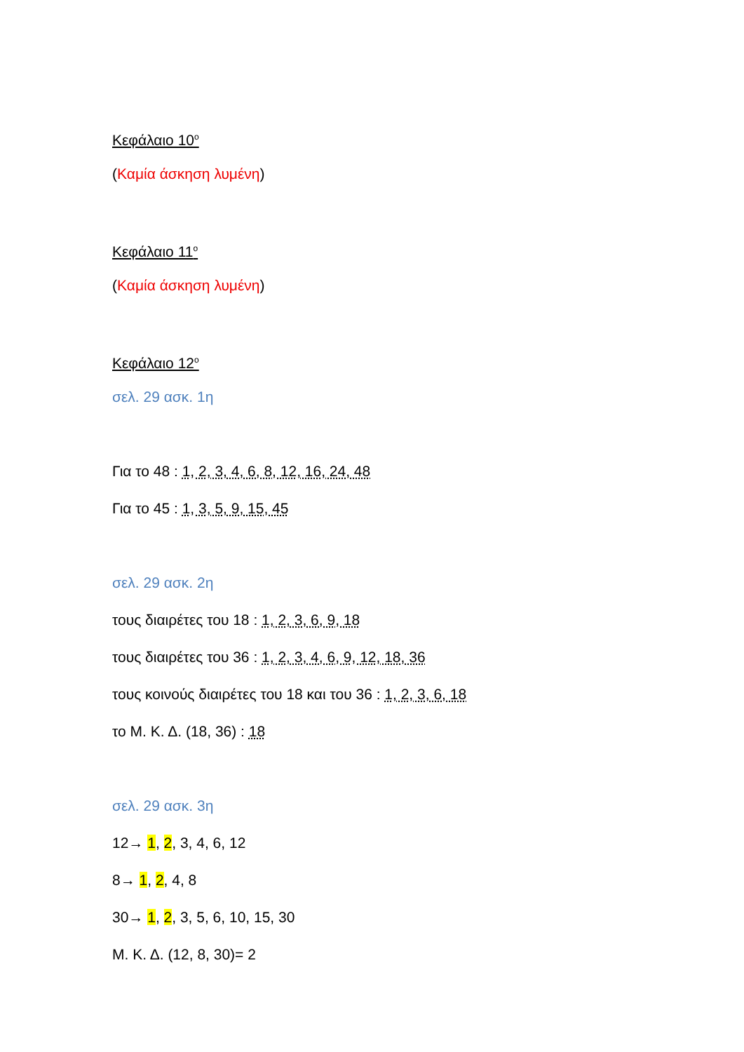Κεφάλαιο 10<sup>ο</sup>
(Καμία άσκηση λυμένη)
Κεφάλαιο 11<sup>ο</sup>
(Καμία άσκηση λυμένη)
Κεφάλαιο 12<sup>ο</sup>
σελ. 29 ασκ. 1η
Για το 48 : 1, 2, 3, 4, 6, 8, 12, 16, 24, 48
Για το 45 : 1, 3, 5, 9, 15, 45
σελ. 29 ασκ. 2η
τους διαιρέτες του 18 : 1, 2, 3, 6, 9, 18
τους διαιρέτες του 36 : 1, 2, 3, 4, 6, 9, 12, 18, 36
τους κοινούς διαιρέτες του 18 και του 36 : 1, 2, 3, 6, 18
το Μ. Κ. Δ. (18, 36) : 18
σελ. 29 ασκ. 3η
12→ 1, 2, 3, 4, 6, 12
8→ 1, 2, 4, 8
30→ 1, 2, 3, 5, 6, 10, 15, 30
Μ. Κ. Δ. (12, 8, 30)= 2